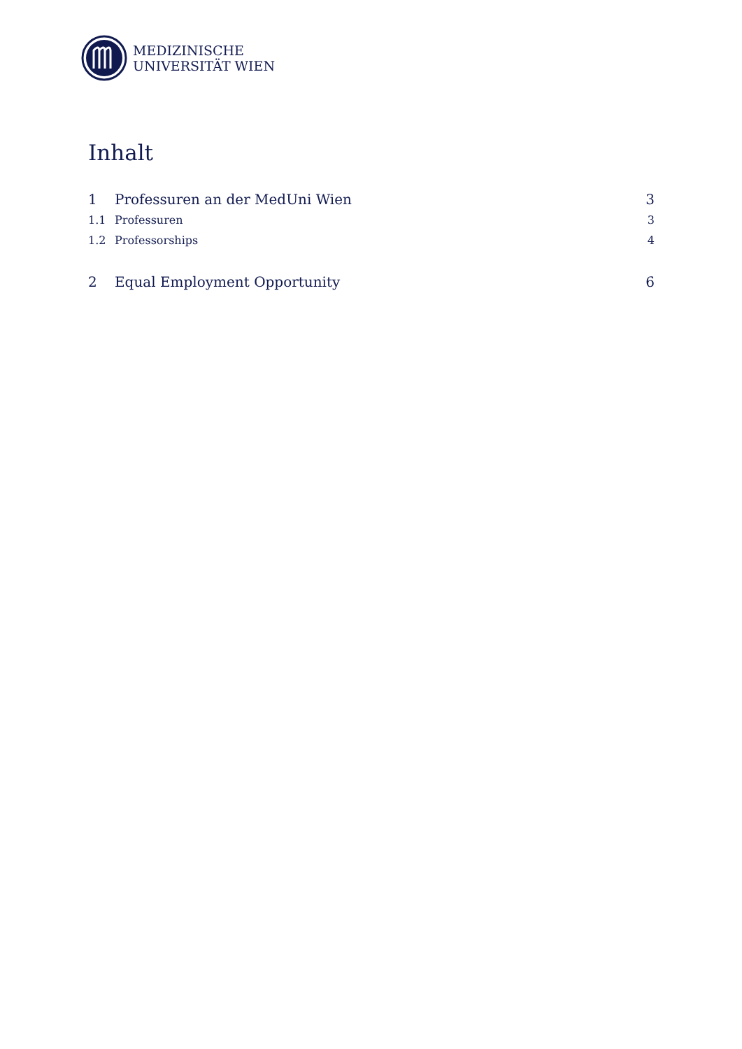MEDIZINISCHE
UNIVERSITÄT WIEN
Inhalt
1 Professuren an der MedUni Wien 3
1.1 Professuren 3
1.2 Professorships 4
2 Equal Employment Opportunity 6